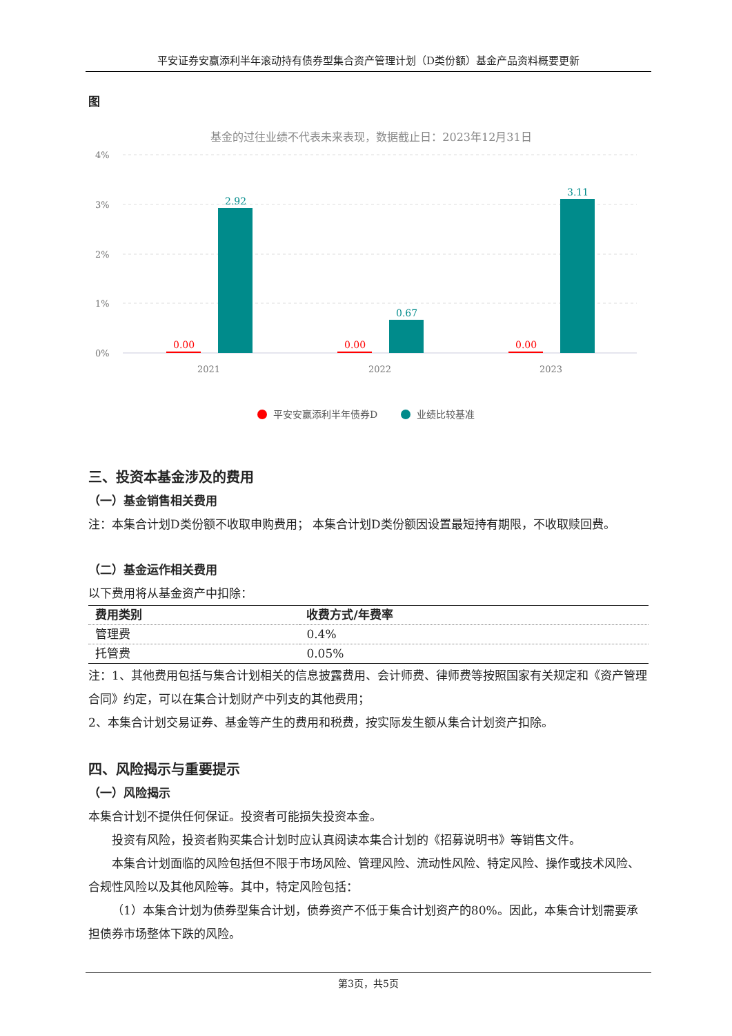平安证券安赢添利半年滚动持有债券型集合资产管理计划（D类份额）基金产品资料概要更新
图
基金的过往业绩不代表未来表现，数据截止日：2023年12月31日
4%
3%
2%
1%
0%
2021
2022
2023
0.00
0.00
0.00
2.92
0.67
3.11
平安安赢添利半年债券D
业绩比较基准
三、投资本基金涉及的费用
（一）基金销售相关费用
注：本集合计划D类份额不收取申购费用； 本集合计划D类份额因设置最短持有期限，不收取赎回费。
（二）基金运作相关费用
以下费用将从基金资产中扣除：
| 费用类别 | 收费方式/年费率 |
| --- | --- |
| 管理费 | 0.4% |
| 托管费 | 0.05% |
注：1、其他费用包括与集合计划相关的信息披露费用、会计师费、律师费等按照国家有关规定和《资产管理合同》约定，可以在集合计划财产中列支的其他费用；
2、本集合计划交易证券、基金等产生的费用和税费，按实际发生额从集合计划资产扣除。
四、风险揭示与重要提示
（一）风险揭示
本集合计划不提供任何保证。投资者可能损失投资本金。
投资有风险，投资者购买集合计划时应认真阅读本集合计划的《招募说明书》等销售文件。
本集合计划面临的风险包括但不限于市场风险、管理风险、流动性风险、特定风险、操作或技术风险、合规性风险以及其他风险等。其中，特定风险包括：
（1）本集合计划为债券型集合计划，债券资产不低于集合计划资产的80%。因此，本集合计划需要承担债券市场整体下跌的风险。
第3页，共5页